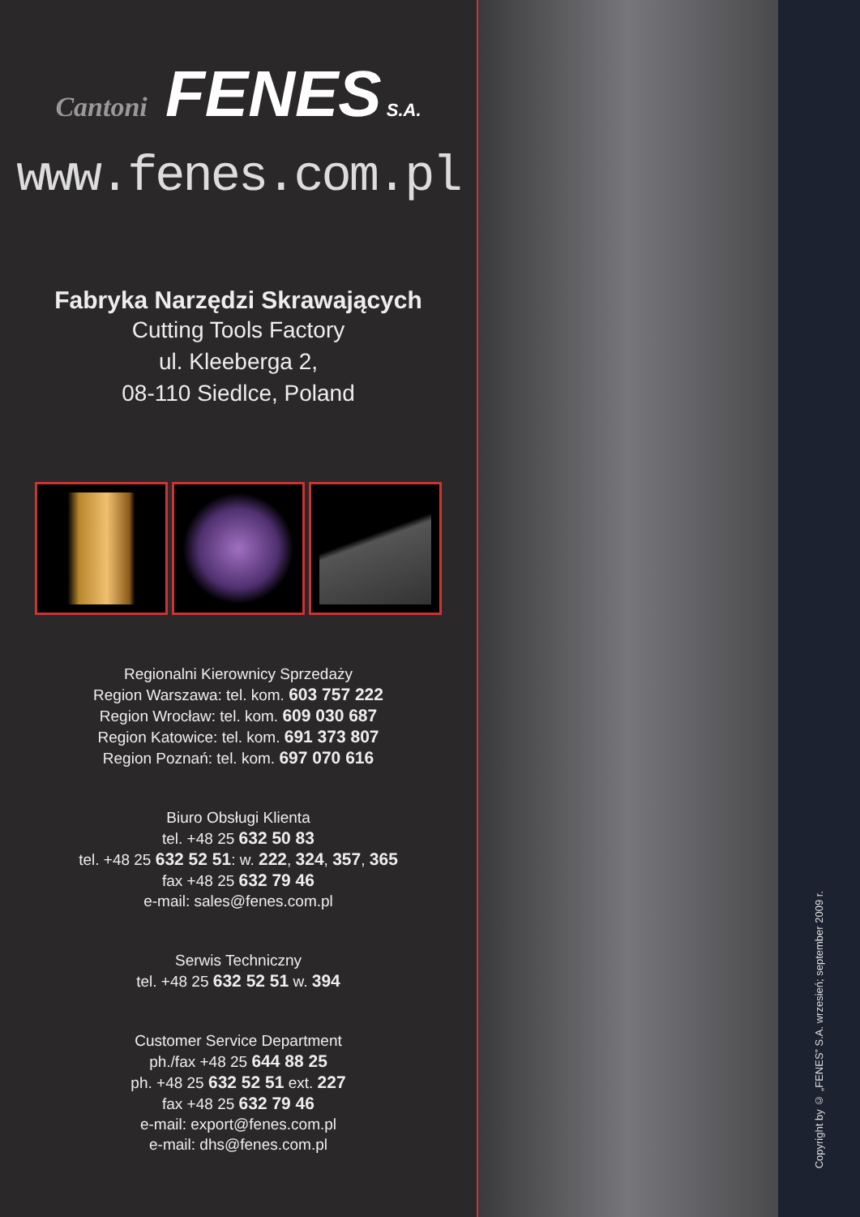Cantoni FENES S.A.
www.fenes.com.pl
Fabryka Narzędzi Skrawających
Cutting Tools Factory
ul. Kleeberga 2,
08-110 Siedlce, Poland
Regionalni Kierownicy Sprzedaży
Region Warszawa: tel. kom. 603 757 222
Region Wrocław: tel. kom. 609 030 687
Region Katowice: tel. kom. 691 373 807
Region Poznań: tel. kom. 697 070 616
Biuro Obsługi Klienta
tel. +48 25 632 50 83
tel. +48 25 632 52 51: w. 222, 324, 357, 365
fax +48 25 632 79 46
e-mail: sales@fenes.com.pl
Serwis Techniczny
tel. +48 25 632 52 51 w. 394
Customer Service Department
ph./fax +48 25 644 88 25
ph. +48 25 632 52 51 ext. 227
fax +48 25 632 79 46
e-mail: export@fenes.com.pl
e-mail: dhs@fenes.com.pl
Copyright by © „FENES” S.A. wrzesień; september 2009 r.